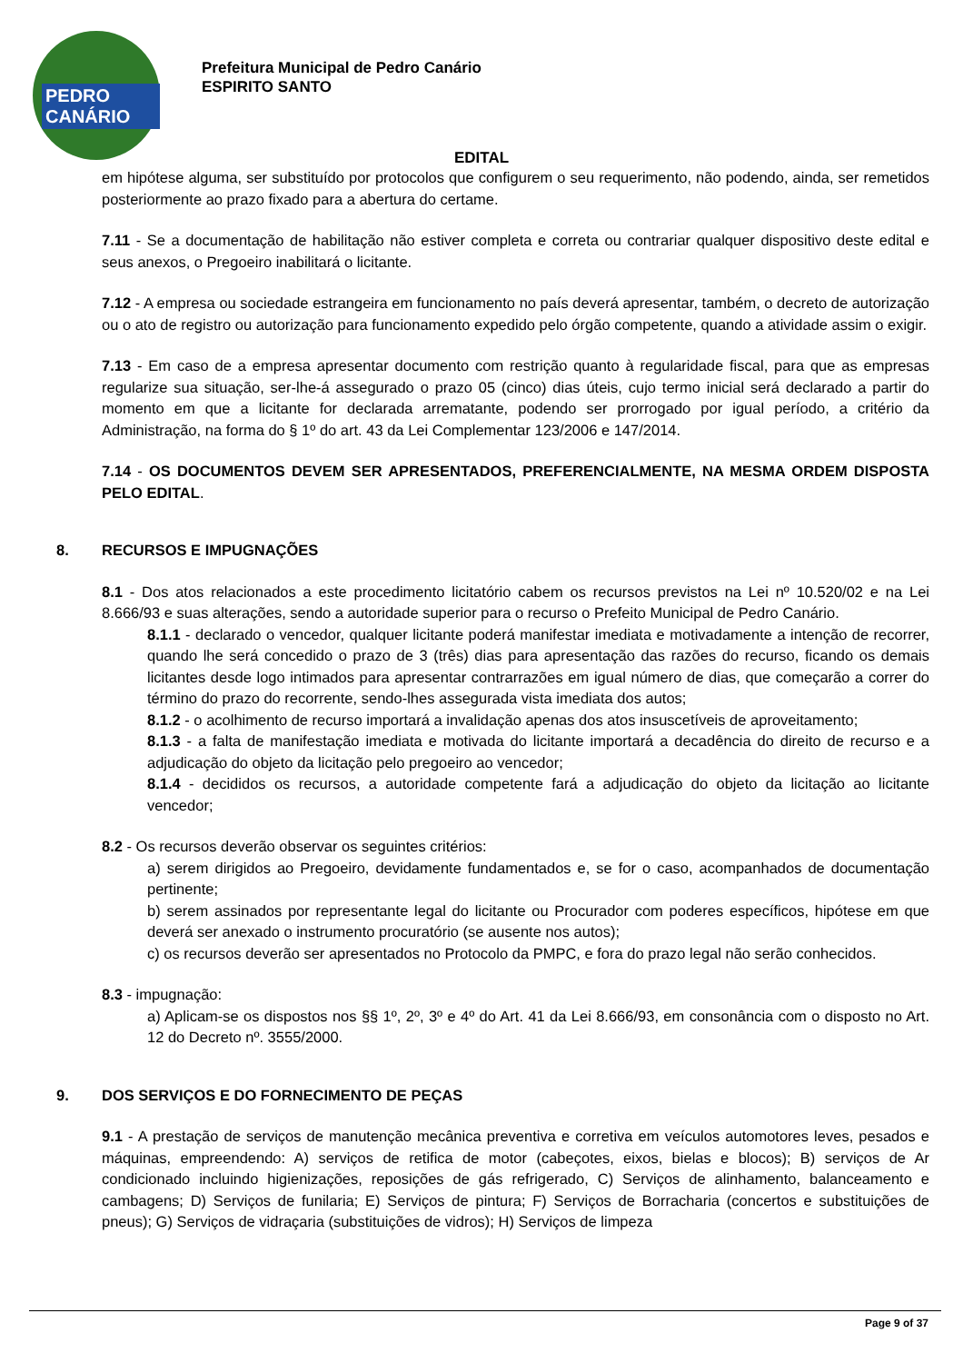PEDRO CANÁRIO
Prefeitura Municipal de Pedro Canário
ESPIRITO SANTO
EDITAL
em hipótese alguma, ser substituído por protocolos que configurem o seu requerimento, não podendo, ainda, ser remetidos posteriormente ao prazo fixado para a abertura do certame.
7.11 - Se a documentação de habilitação não estiver completa e correta ou contrariar qualquer dispositivo deste edital e seus anexos, o Pregoeiro inabilitará o licitante.
7.12 - A empresa ou sociedade estrangeira em funcionamento no país deverá apresentar, também, o decreto de autorização ou o ato de registro ou autorização para funcionamento expedido pelo órgão competente, quando a atividade assim o exigir.
7.13 - Em caso de a empresa apresentar documento com restrição quanto à regularidade fiscal, para que as empresas regularize sua situação, ser-lhe-á assegurado o prazo 05 (cinco) dias úteis, cujo termo inicial será declarado a partir do momento em que a licitante for declarada arrematante, podendo ser prorrogado por igual período, a critério da Administração, na forma do § 1º do art. 43 da Lei Complementar 123/2006 e 147/2014.
7.14 - OS DOCUMENTOS DEVEM SER APRESENTADOS, PREFERENCIALMENTE, NA MESMA ORDEM DISPOSTA PELO EDITAL.
8. RECURSOS E IMPUGNAÇÕES
8.1 - Dos atos relacionados a este procedimento licitatório cabem os recursos previstos na Lei nº 10.520/02 e na Lei 8.666/93 e suas alterações, sendo a autoridade superior para o recurso o Prefeito Municipal de Pedro Canário.
8.1.1 - declarado o vencedor, qualquer licitante poderá manifestar imediata e motivadamente a intenção de recorrer, quando lhe será concedido o prazo de 3 (três) dias para apresentação das razões do recurso, ficando os demais licitantes desde logo intimados para apresentar contrarrazões em igual número de dias, que começarão a correr do término do prazo do recorrente, sendo-lhes assegurada vista imediata dos autos;
8.1.2 - o acolhimento de recurso importará a invalidação apenas dos atos insuscetíveis de aproveitamento;
8.1.3 - a falta de manifestação imediata e motivada do licitante importará a decadência do direito de recurso e a adjudicação do objeto da licitação pelo pregoeiro ao vencedor;
8.1.4 - decididos os recursos, a autoridade competente fará a adjudicação do objeto da licitação ao licitante vencedor;
8.2 - Os recursos deverão observar os seguintes critérios:
a) serem dirigidos ao Pregoeiro, devidamente fundamentados e, se for o caso, acompanhados de documentação pertinente;
b) serem assinados por representante legal do licitante ou Procurador com poderes específicos, hipótese em que deverá ser anexado o instrumento procuratório (se ausente nos autos);
c) os recursos deverão ser apresentados no Protocolo da PMPC, e fora do prazo legal não serão conhecidos.
8.3 - impugnação:
a) Aplicam-se os dispostos nos §§ 1º, 2º, 3º e 4º do Art. 41 da Lei 8.666/93, em consonância com o disposto no Art. 12 do Decreto nº. 3555/2000.
9. DOS SERVIÇOS E DO FORNECIMENTO DE PEÇAS
9.1 - A prestação de serviços de manutenção mecânica preventiva e corretiva em veículos automotores leves, pesados e máquinas, empreendendo: A) serviços de retifica de motor (cabeçotes, eixos, bielas e blocos); B) serviços de Ar condicionado incluindo higienizações, reposições de gás refrigerado, C) Serviços de alinhamento, balanceamento e cambagens; D) Serviços de funilaria; E) Serviços de pintura; F) Serviços de Borracharia (concertos e substituições de pneus); G) Serviços de vidraçaria (substituições de vidros); H) Serviços de limpeza
Page 9 of 37